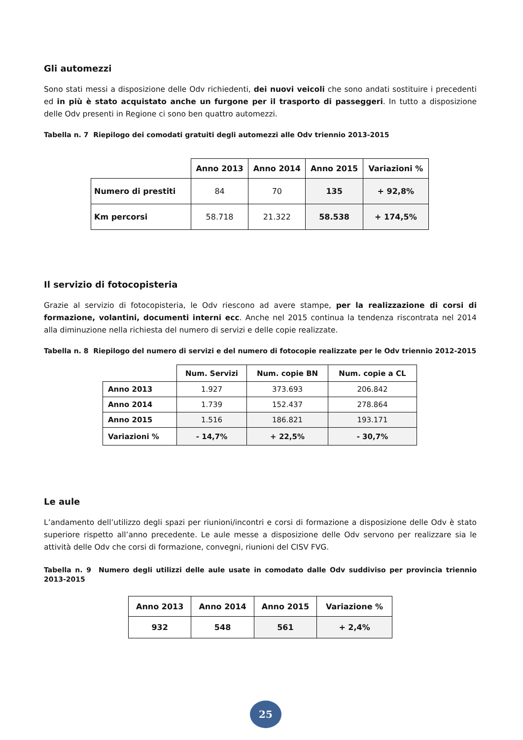Gli automezzi
Sono stati messi a disposizione delle Odv richiedenti, dei nuovi veicoli che sono andati sostituire i precedenti ed in più è stato acquistato anche un furgone per il trasporto di passeggeri. In tutto a disposizione delle Odv presenti in Regione ci sono ben quattro automezzi.
Tabella n. 7 Riepilogo dei comodati gratuiti degli automezzi alle Odv triennio 2013-2015
| | Anno 2013 | Anno 2014 | Anno 2015 | Variazioni % |
| --- | --- | --- | --- | --- |
| Numero di prestiti | 84 | 70 | 135 | + 92,8% |
| Km percorsi | 58.718 | 21.322 | 58.538 | + 174,5% |
Il servizio di fotocopisteria
Grazie al servizio di fotocopisteria, le Odv riescono ad avere stampe, per la realizzazione di corsi di formazione, volantini, documenti interni ecc. Anche nel 2015 continua la tendenza riscontrata nel 2014 alla diminuzione nella richiesta del numero di servizi e delle copie realizzate.
Tabella n. 8 Riepilogo del numero di servizi e del numero di fotocopie realizzate per le Odv triennio 2012-2015
| | Num. Servizi | Num. copie BN | Num. copie a CL |
| --- | --- | --- | --- |
| Anno 2013 | 1.927 | 373.693 | 206.842 |
| Anno 2014 | 1.739 | 152.437 | 278.864 |
| Anno 2015 | 1.516 | 186.821 | 193.171 |
| Variazioni % | - 14,7% | + 22,5% | - 30,7% |
Le aule
L’andamento dell’utilizzo degli spazi per riunioni/incontri e corsi di formazione a disposizione delle Odv è stato superiore rispetto all’anno precedente. Le aule messe a disposizione delle Odv servono per realizzare sia le attività delle Odv che corsi di formazione, convegni, riunioni del CISV FVG.
Tabella n. 9 Numero degli utilizzi delle aule usate in comodato dalle Odv suddiviso per provincia triennio 2013-2015
| Anno 2013 | Anno 2014 | Anno 2015 | Variazione % |
| --- | --- | --- | --- |
| 932 | 548 | 561 | + 2,4% |
25